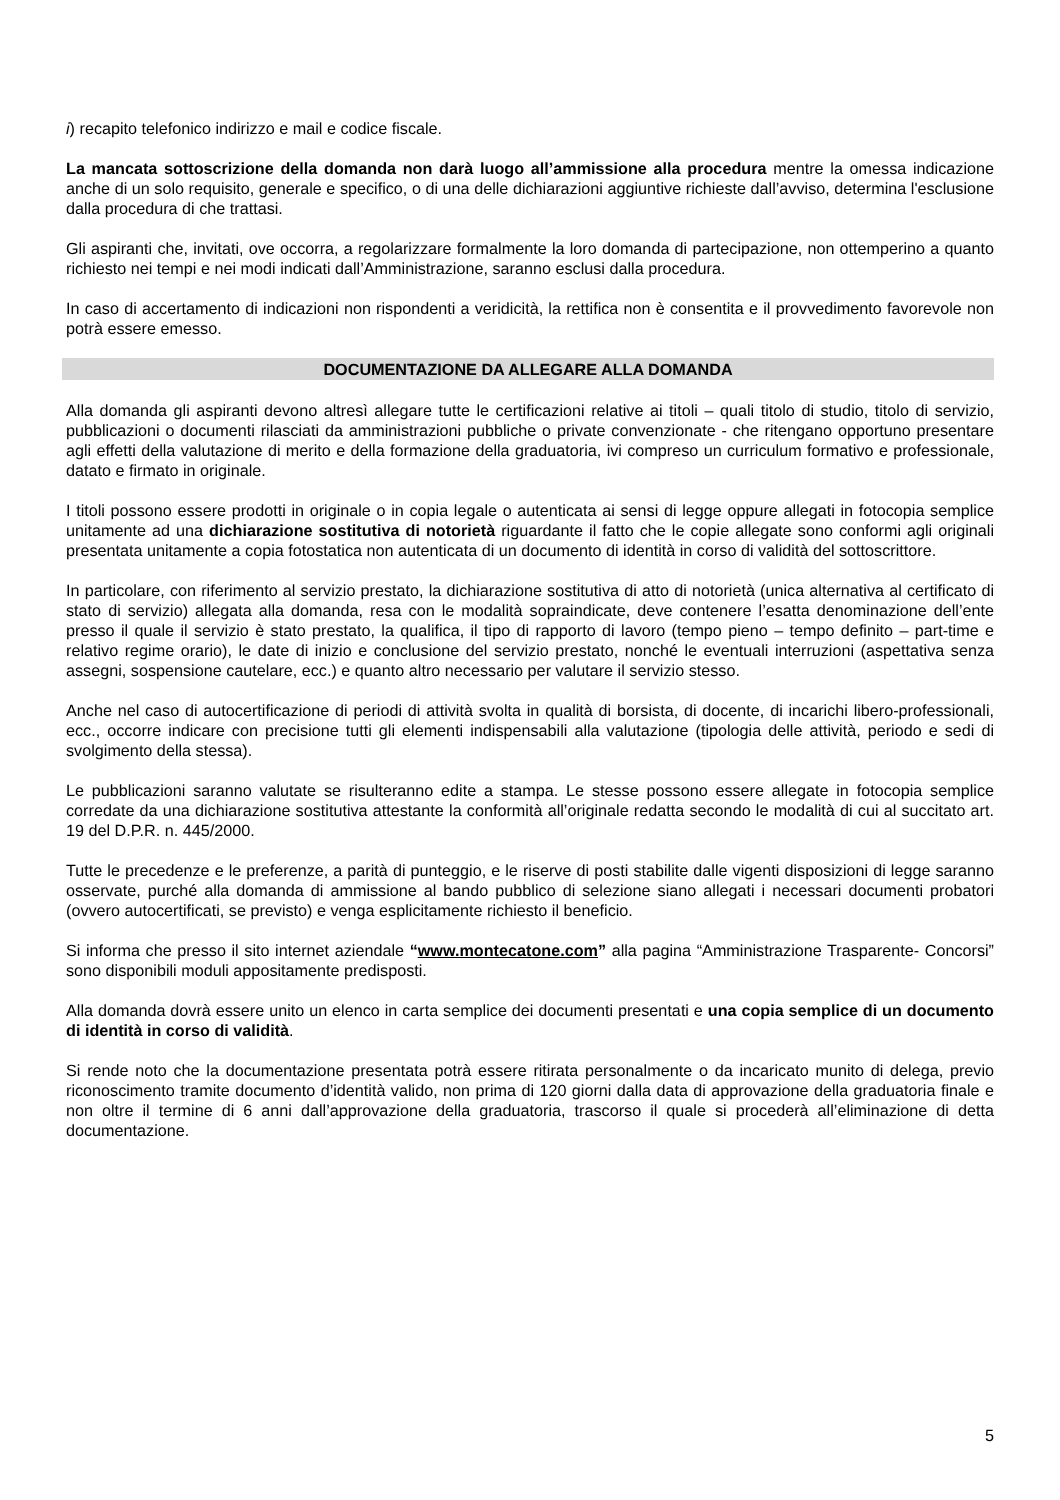i) recapito telefonico indirizzo e mail e codice fiscale.
La mancata sottoscrizione della domanda non darà luogo all’ammissione alla procedura mentre la omessa indicazione anche di un solo requisito, generale e specifico, o di una delle dichiarazioni aggiuntive richieste dall’avviso, determina l'esclusione dalla procedura di che trattasi.
Gli aspiranti che, invitati, ove occorra, a regolarizzare formalmente la loro domanda di partecipazione, non ottemperino a quanto richiesto nei tempi e nei modi indicati dall’Amministrazione, saranno esclusi dalla procedura.
In caso di accertamento di indicazioni non rispondenti a veridicità, la rettifica non è consentita e il provvedimento favorevole non potrà essere emesso.
DOCUMENTAZIONE DA ALLEGARE ALLA DOMANDA
Alla domanda gli aspiranti devono altresì allegare tutte le certificazioni relative ai titoli – quali titolo di studio, titolo di servizio, pubblicazioni o documenti rilasciati da amministrazioni pubbliche o private convenzionate - che ritengano opportuno presentare agli effetti della valutazione di merito e della formazione della graduatoria, ivi compreso un curriculum formativo e professionale, datato e firmato in originale.
I titoli possono essere prodotti in originale o in copia legale o autenticata ai sensi di legge oppure allegati in fotocopia semplice unitamente ad una dichiarazione sostitutiva di notorietà riguardante il fatto che le copie allegate sono conformi agli originali presentata unitamente a copia fotostatica non autenticata di un documento di identità in corso di validità del sottoscrittore.
In particolare, con riferimento al servizio prestato, la dichiarazione sostitutiva di atto di notorietà (unica alternativa al certificato di stato di servizio) allegata alla domanda, resa con le modalità sopraindicate, deve contenere l’esatta denominazione dell’ente presso il quale il servizio è stato prestato, la qualifica, il tipo di rapporto di lavoro (tempo pieno – tempo definito – part-time e relativo regime orario), le date di inizio e conclusione del servizio prestato, nonché le eventuali interruzioni (aspettativa senza assegni, sospensione cautelare, ecc.) e quanto altro necessario per valutare il servizio stesso.
Anche nel caso di autocertificazione di periodi di attività svolta in qualità di borsista, di docente, di incarichi libero-professionali, ecc., occorre indicare con precisione tutti gli elementi indispensabili alla valutazione (tipologia delle attività, periodo e sedi di svolgimento della stessa).
Le pubblicazioni saranno valutate se risulteranno edite a stampa. Le stesse possono essere allegate in fotocopia semplice corredate da una dichiarazione sostitutiva attestante la conformità all’originale redatta secondo le modalità di cui al succitato art. 19 del D.P.R. n. 445/2000.
Tutte le precedenze e le preferenze, a parità di punteggio, e le riserve di posti stabilite dalle vigenti disposizioni di legge saranno osservate, purché alla domanda di ammissione al bando pubblico di selezione siano allegati i necessari documenti probatori (ovvero autocertificati, se previsto) e venga esplicitamente richiesto il beneficio.
Si informa che presso il sito internet aziendale “www.montecatone.com” alla pagina “Amministrazione Trasparente- Concorsi” sono disponibili moduli appositamente predisposti.
Alla domanda dovrà essere unito un elenco in carta semplice dei documenti presentati e una copia semplice di un documento di identità in corso di validità.
Si rende noto che la documentazione presentata potrà essere ritirata personalmente o da incaricato munito di delega, previo riconoscimento tramite documento d’identità valido, non prima di 120 giorni dalla data di approvazione della graduatoria finale e non oltre il termine di 6 anni dall’approvazione della graduatoria, trascorso il quale si procederà all’eliminazione di detta documentazione.
5